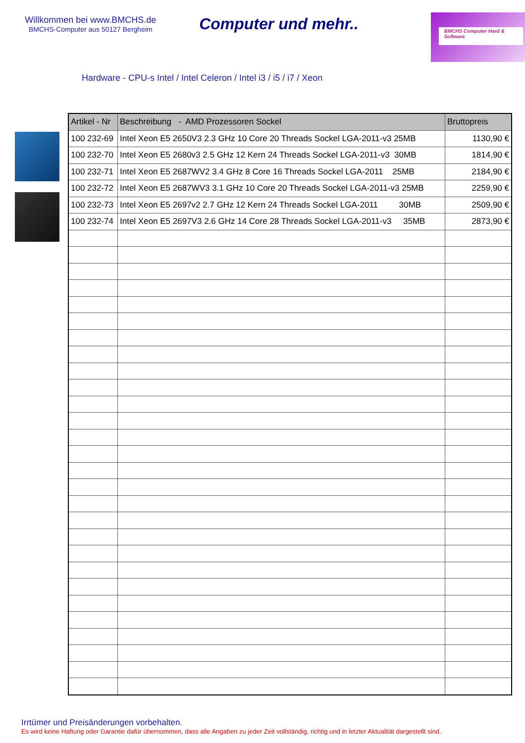Willkommen bei www.BMCHS.de
BMCHS-Computer aus 50127 Bergheim
Computer und mehr..
BMCHS Computer Hard & Software
Hardware - CPU-s Intel / Intel Celeron / Intel i3 / i5 / i7 / Xeon
| Artikel - Nr | Beschreibung - AMD Prozessoren Sockel | Bruttopreis |
| --- | --- | --- |
| 100 232-69 | Intel Xeon E5 2650V3 2.3 GHz 10 Core 20 Threads Sockel LGA-2011-v3 25MB | 1130,90 € |
| 100 232-70 | Intel Xeon E5 2680v3 2.5 GHz 12 Kern 24 Threads Sockel LGA-2011-v3 30MB | 1814,90 € |
| 100 232-71 | Intel Xeon E5 2687WV2 3.4 GHz 8 Core 16 Threads Sockel LGA-2011 25MB | 2184,90 € |
| 100 232-72 | Intel Xeon E5 2687WV3 3.1 GHz 10 Core 20 Threads Sockel LGA-2011-v3 25MB | 2259,90 € |
| 100 232-73 | Intel Xeon E5 2697v2 2.7 GHz 12 Kern 24 Threads Sockel LGA-2011 30MB | 2509,90 € |
| 100 232-74 | Intel Xeon E5 2697V3 2.6 GHz 14 Core 28 Threads Sockel LGA-2011-v3 35MB | 2873,90 € |
Irrtümer und Preisänderungen vorbehalten.
Es wird keine Haftung oder Garantie dafür übernommen, dass alle Angaben zu jeder Zeit vollständig, richtig und in letzter Aktualität dargestellt sind.